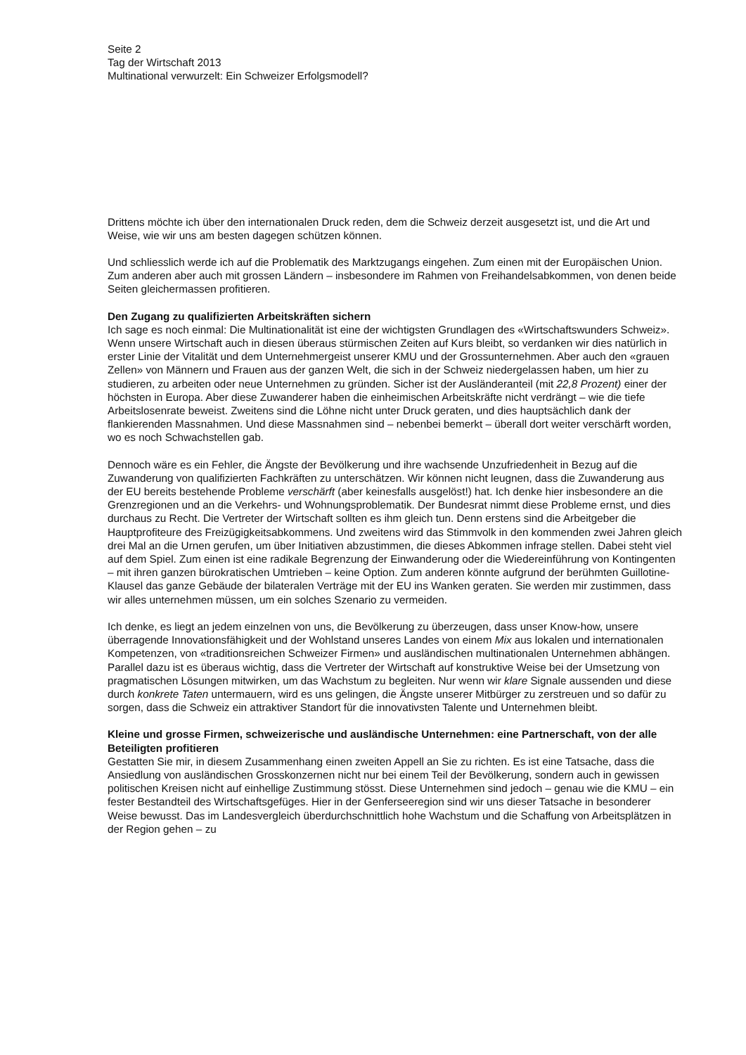Seite 2
Tag der Wirtschaft 2013
Multinational verwurzelt: Ein Schweizer Erfolgsmodell?
Drittens möchte ich über den internationalen Druck reden, dem die Schweiz derzeit ausgesetzt ist, und die Art und Weise, wie wir uns am besten dagegen schützen können.
Und schliesslich werde ich auf die Problematik des Marktzugangs eingehen. Zum einen mit der Europäischen Union. Zum anderen aber auch mit grossen Ländern – insbesondere im Rahmen von Freihandelsabkommen, von denen beide Seiten gleichermassen profitieren.
Den Zugang zu qualifizierten Arbeitskräften sichern
Ich sage es noch einmal: Die Multinationalität ist eine der wichtigsten Grundlagen des «Wirtschaftswunders Schweiz». Wenn unsere Wirtschaft auch in diesen überaus stürmischen Zeiten auf Kurs bleibt, so verdanken wir dies natürlich in erster Linie der Vitalität und dem Unternehmergeist unserer KMU und der Grossunternehmen. Aber auch den «grauen Zellen» von Männern und Frauen aus der ganzen Welt, die sich in der Schweiz niedergelassen haben, um hier zu studieren, zu arbeiten oder neue Unternehmen zu gründen. Sicher ist der Ausländeranteil (mit 22,8 Prozent) einer der höchsten in Europa. Aber diese Zuwanderer haben die einheimischen Arbeitskräfte nicht verdrängt – wie die tiefe Arbeitslosenrate beweist. Zweitens sind die Löhne nicht unter Druck geraten, und dies hauptsächlich dank der flankierenden Massnahmen. Und diese Massnahmen sind – nebenbei bemerkt – überall dort weiter verschärft worden, wo es noch Schwachstellen gab.
Dennoch wäre es ein Fehler, die Ängste der Bevölkerung und ihre wachsende Unzufriedenheit in Bezug auf die Zuwanderung von qualifizierten Fachkräften zu unterschätzen. Wir können nicht leugnen, dass die Zuwanderung aus der EU bereits bestehende Probleme verschärft (aber keinesfalls ausgelöst!) hat. Ich denke hier insbesondere an die Grenzregionen und an die Verkehrs- und Wohnungsproblematik. Der Bundesrat nimmt diese Probleme ernst, und dies durchaus zu Recht. Die Vertreter der Wirtschaft sollten es ihm gleich tun. Denn erstens sind die Arbeitgeber die Hauptprofiteure des Freizügigkeitsabkommens. Und zweitens wird das Stimmvolk in den kommenden zwei Jahren gleich drei Mal an die Urnen gerufen, um über Initiativen abzustimmen, die dieses Abkommen infrage stellen. Dabei steht viel auf dem Spiel. Zum einen ist eine radikale Begrenzung der Einwanderung oder die Wiedereinführung von Kontingenten – mit ihren ganzen bürokratischen Umtrieben – keine Option. Zum anderen könnte aufgrund der berühmten Guillotine-Klausel das ganze Gebäude der bilateralen Verträge mit der EU ins Wanken geraten. Sie werden mir zustimmen, dass wir alles unternehmen müssen, um ein solches Szenario zu vermeiden.
Ich denke, es liegt an jedem einzelnen von uns, die Bevölkerung zu überzeugen, dass unser Know-how, unsere überragende Innovationsfähigkeit und der Wohlstand unseres Landes von einem Mix aus lokalen und internationalen Kompetenzen, von «traditionsreichen Schweizer Firmen» und ausländischen multinationalen Unternehmen abhängen. Parallel dazu ist es überaus wichtig, dass die Vertreter der Wirtschaft auf konstruktive Weise bei der Umsetzung von pragmatischen Lösungen mitwirken, um das Wachstum zu begleiten. Nur wenn wir klare Signale aussenden und diese durch konkrete Taten untermauern, wird es uns gelingen, die Ängste unserer Mitbürger zu zerstreuen und so dafür zu sorgen, dass die Schweiz ein attraktiver Standort für die innovativsten Talente und Unternehmen bleibt.
Kleine und grosse Firmen, schweizerische und ausländische Unternehmen: eine Partnerschaft, von der alle Beteiligten profitieren
Gestatten Sie mir, in diesem Zusammenhang einen zweiten Appell an Sie zu richten. Es ist eine Tatsache, dass die Ansiedlung von ausländischen Grosskonzernen nicht nur bei einem Teil der Bevölkerung, sondern auch in gewissen politischen Kreisen nicht auf einhellige Zustimmung stösst. Diese Unternehmen sind jedoch – genau wie die KMU – ein fester Bestandteil des Wirtschaftsgefüges. Hier in der Genferseeregion sind wir uns dieser Tatsache in besonderer Weise bewusst. Das im Landesvergleich überdurchschnittlich hohe Wachstum und die Schaffung von Arbeitsplätzen in der Region gehen – zu